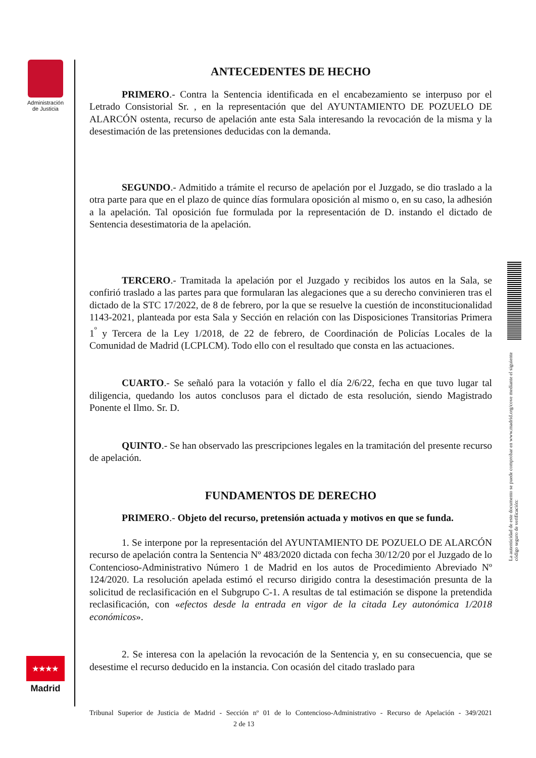Administración de Justicia
ANTECEDENTES DE HECHO
PRIMERO.- Contra la Sentencia identificada en el encabezamiento se interpuso por el Letrado Consistorial Sr. , en la representación que del AYUNTAMIENTO DE POZUELO DE ALARCÓN ostenta, recurso de apelación ante esta Sala interesando la revocación de la misma y la desestimación de las pretensiones deducidas con la demanda.
SEGUNDO.- Admitido a trámite el recurso de apelación por el Juzgado, se dio traslado a la otra parte para que en el plazo de quince días formulara oposición al mismo o, en su caso, la adhesión a la apelación. Tal oposición fue formulada por la representación de D. instando el dictado de Sentencia desestimatoria de la apelación.
TERCERO.- Tramitada la apelación por el Juzgado y recibidos los autos en la Sala, se confirió traslado a las partes para que formularan las alegaciones que a su derecho convinieren tras el dictado de la STC 17/2022, de 8 de febrero, por la que se resuelve la cuestión de inconstitucionalidad 1143-2021, planteada por esta Sala y Sección en relación con las Disposiciones Transitorias Primera 1<sup>º</sup> y Tercera de la Ley 1/2018, de 22 de febrero, de Coordinación de Policías Locales de la Comunidad de Madrid (LCPLCM). Todo ello con el resultado que consta en las actuaciones.
CUARTO.- Se señaló para la votación y fallo el día 2/6/22, fecha en que tuvo lugar tal diligencia, quedando los autos conclusos para el dictado de esta resolución, siendo Magistrado Ponente el Ilmo. Sr. D.
QUINTO.- Se han observado las prescripciones legales en la tramitación del presente recurso de apelación.
FUNDAMENTOS DE DERECHO
PRIMERO.- Objeto del recurso, pretensión actuada y motivos en que se funda.
1. Se interpone por la representación del AYUNTAMIENTO DE POZUELO DE ALARCÓN recurso de apelación contra la Sentencia Nº 483/2020 dictada con fecha 30/12/20 por el Juzgado de lo Contencioso-Administrativo Número 1 de Madrid en los autos de Procedimiento Abreviado Nº 124/2020. La resolución apelada estimó el recurso dirigido contra la desestimación presunta de la solicitud de reclasificación en el Subgrupo C-1. A resultas de tal estimación se dispone la pretendida reclasificación, con «efectos desde la entrada en vigor de la citada Ley autonómica 1/2018 económicos».
2. Se interesa con la apelación la revocación de la Sentencia y, en su consecuencia, que se desestime el recurso deducido en la instancia. Con ocasión del citado traslado para
La autenticidad de este documento se puede comprobar en www.madrid.org/cove mediante el siguiente código seguro de verificación:
★★★★
Madrid
Tribunal Superior de Justicia de Madrid - Sección nº 01 de lo Contencioso-Administrativo - Recurso de Apelación - 349/2021 2 de 13